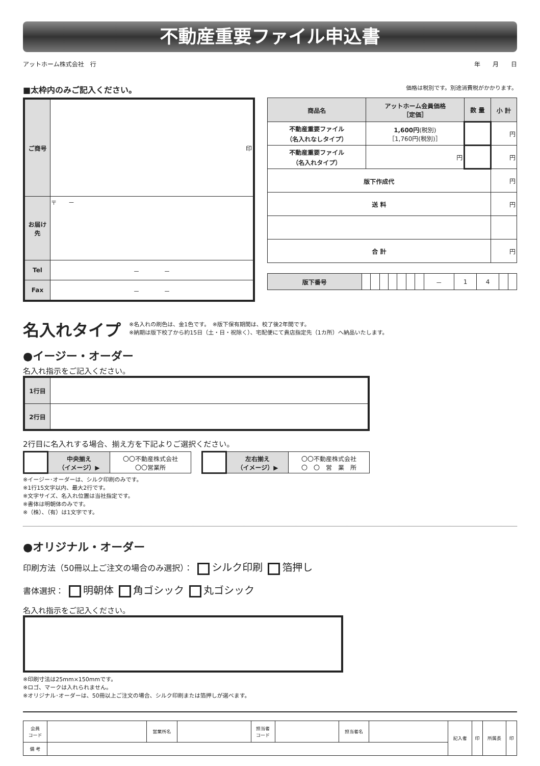不動産重要ファイル申込書
アットホーム株式会社　行 年　　月　　日
■太枠内のみご記入ください。 価格は税別です。別途消費税がかかります。
| ご商号 | 印 |
| お届け先 | 〒 － |
| Tel | － － |
| Fax | － － |
| 商品名 | アットホーム会員価格 ［定価］ | 数 量 | 小 計 |
| --- | --- | --- | --- |
| 不動産重要ファイル （名入れなしタイプ） | 1,600円 (税別) ［1,760円(税別)］ | | 円 |
| 不動産重要ファイル （名入れタイプ） | 円 | | 円 |
| 版下作成代 | | | 円 |
| 送 料 | | | 円 |
| 合 計 | | | 円 |
| 版下番号 | | | | | | | | － | 1 | 4 | | |
名入れタイプ
※名入れの刷色は、金1色です。　※版下保有期間は、校了後2年間です。
※納期は版下校了から約15日（土・日・祝除く）、宅配便にて貴店指定先（1カ所）へ納品いたします。
●イージー・オーダー
名入れ指示をご記入ください。
| 1行目 | |
| 2行目 | |
2行目に名入れする場合、揃え方を下記よりご選択ください。
| | 中央揃え （イメージ）▶ | 〇〇不動産株式会社 〇〇営業所 |
| | 左右揃え （イメージ）▶ | 〇〇不動産株式会社 〇 〇 営 業 所 |
※イージー･オーダーは、シルク印刷のみです。
※1行15文字以内、最大2行です。
※文字サイズ、名入れ位置は当社指定です。
※書体は明朝体のみです。
※（株）、（有）は1文字です。
●オリジナル・オーダー
印刷方法（50冊以上ご注文の場合のみ選択）： シルク印刷 箔押し
書体選択： 明朝体 角ゴシック 丸ゴシック
名入れ指示をご記入ください。
※印刷寸法は25mm×150mmです。
※ロゴ、マークは入れられません。
※オリジナル･オーダーは、50冊以上ご注文の場合、シルク印刷または箔押しが選べます。
| 会員 コード | | 営業所名 | | 担当者 コード | | 担当者名 | | 記入者 | 印 | 所属長 | 印 |
| 備 考 | | | | | | | | | | | |